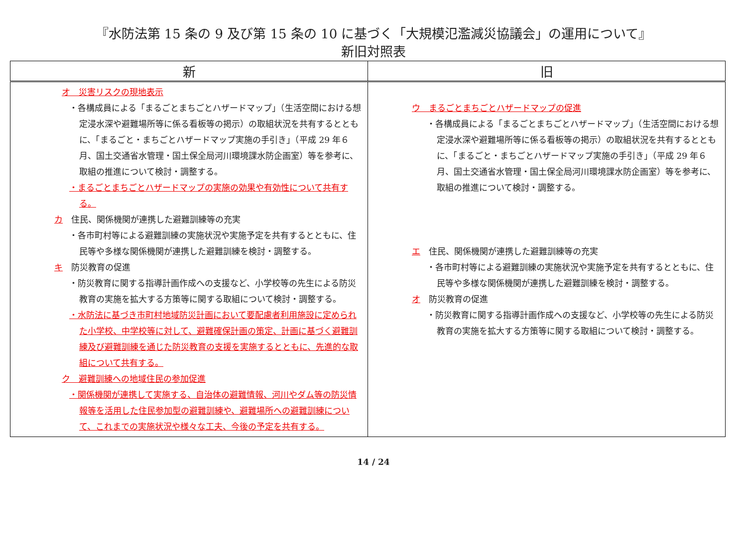『水防法第 15 条の 9 及び第 15 条の 10 に基づく「大規模氾濫減災協議会」の運用について』
新旧対照表
| 新 | 旧 |
| --- | --- |
| オ 災害リスクの現地表示 ・各構成員による「まるごとまちごとハザードマップ」（生活空間における想定浸水深や避難場所等に係る看板等の掲示）の取組状況を共有するとともに、「まるごと・まちごとハザードマップ実施の手引き」（平成 29 年６月、国土交通省水管理・国土保全局河川環境課水防企画室）等を参考に、取組の推進について検討・調整する。 ・まるごとまちごとハザードマップの実施の効果や有効性について共有する。 カ 住民、関係機関が連携した避難訓練等の充実 ・各市町村等による避難訓練の実施状況や実施予定を共有するとともに、住民等や多様な関係機関が連携した避難訓練を検討・調整する。 キ 防災教育の促進 ・防災教育に関する指導計画作成への支援など、小学校等の先生による防災教育の実施を拡大する方策等に関する取組について検討・調整する。 ・水防法に基づき市町村地域防災計画において要配慮者利用施設に定められた小学校、中学校等に対して、避難確保計画の策定、計画に基づく避難訓練及び避難訓練を通じた防災教育の支援を実施するとともに、先進的な取組について共有する。 ク 避難訓練への地域住民の参加促進 ・関係機関が連携して実施する、自治体の避難情報、河川やダム等の防災情報等を活用した住民参加型の避難訓練や、避難場所への避難訓練について、これまでの実施状況や様々な工夫、今後の予定を共有する。 | ウ まるごとまちごとハザードマップの促進 ・各構成員による「まるごとまちごとハザードマップ」（生活空間における想定浸水深や避難場所等に係る看板等の掲示）の取組状況を共有するとともに、「まるごと・まちごとハザードマップ実施の手引き」（平成 29 年６月、国土交通省水管理・国土保全局河川環境課水防企画室）等を参考に、取組の推進について検討・調整する。 エ 住民、関係機関が連携した避難訓練等の充実 ・各市町村等による避難訓練の実施状況や実施予定を共有するとともに、住民等や多様な関係機関が連携した避難訓練を検討・調整する。 オ 防災教育の促進 ・防災教育に関する指導計画作成への支援など、小学校等の先生による防災教育の実施を拡大する方策等に関する取組について検討・調整する。 |
14 / 24